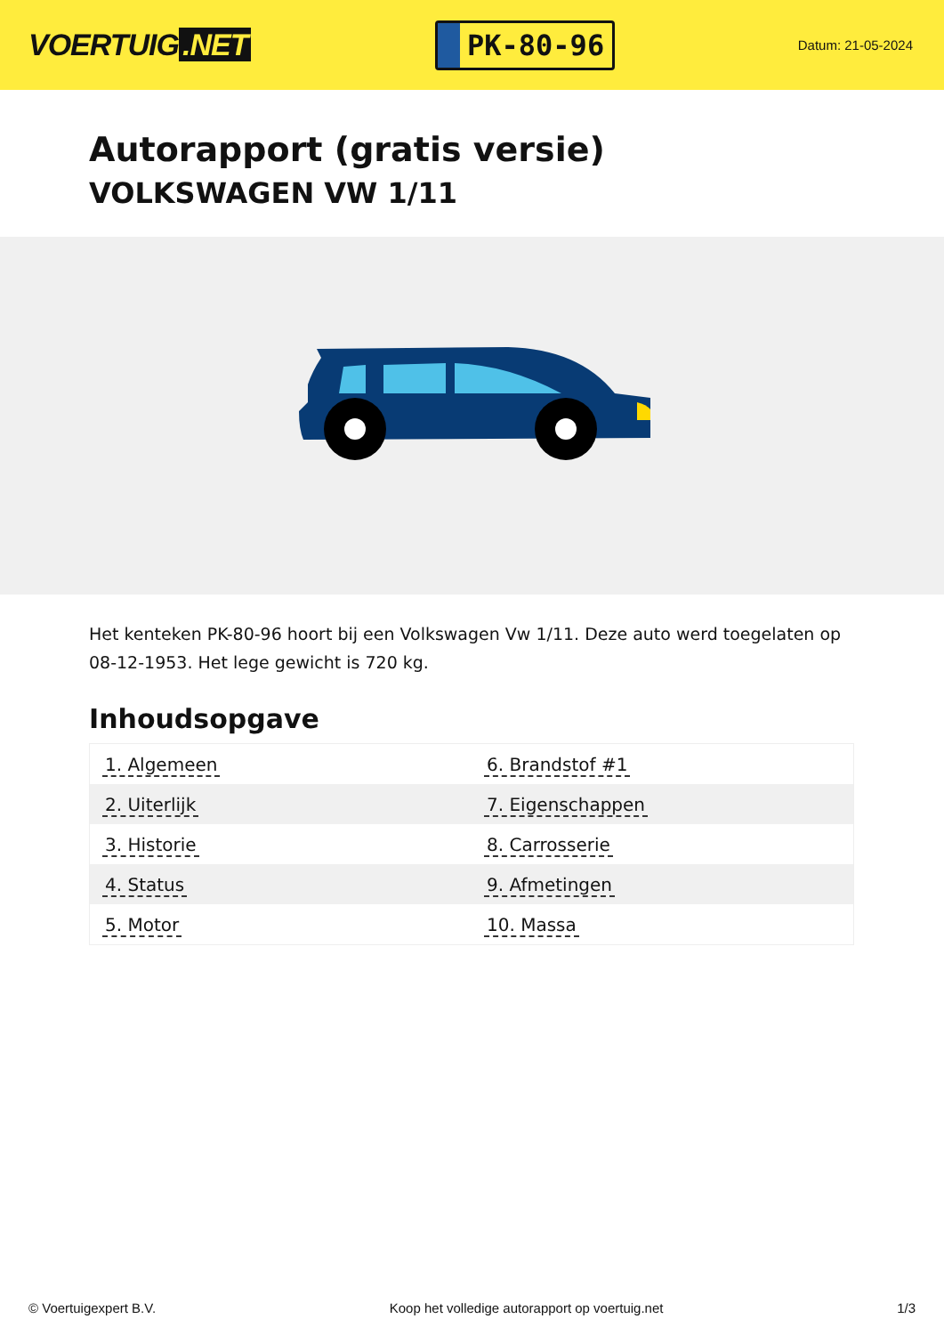VOERTUIG.NET
PK-80-96
Datum: 21-05-2024
Autorapport (gratis versie)
VOLKSWAGEN VW 1/11
Het kenteken PK-80-96 hoort bij een Volkswagen Vw 1/11. Deze auto werd toegelaten op 08-12-1953. Het lege gewicht is 720 kg.
Inhoudsopgave
| 1. Algemeen | 6. Brandstof #1 |
| 2. Uiterlijk | 7. Eigenschappen |
| 3. Historie | 8. Carrosserie |
| 4. Status | 9. Afmetingen |
| 5. Motor | 10. Massa |
© Voertuigexpert B.V. Koop het volledige autorapport op voertuig.net 1/3